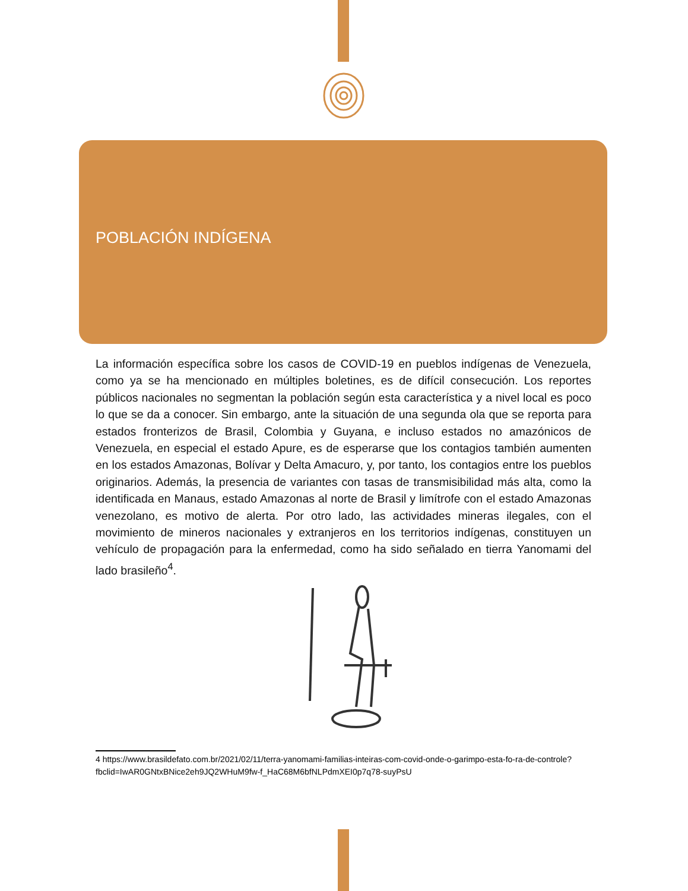POBLACIÓN INDÍGENA
La información específica sobre los casos de COVID-19 en pueblos indígenas de Venezuela, como ya se ha mencionado en múltiples boletines, es de difícil consecución. Los reportes públicos nacionales no segmentan la población según esta característica y a nivel local es poco lo que se da a conocer. Sin embargo, ante la situación de una segunda ola que se reporta para estados fronterizos de Brasil, Colombia y Guyana, e incluso estados no amazónicos de Venezuela, en especial el estado Apure, es de esperarse que los contagios también aumenten en los estados Amazonas, Bolívar y Delta Amacuro, y, por tanto, los contagios entre los pueblos originarios. Además, la presencia de variantes con tasas de transmisibilidad más alta, como la identificada en Manaus, estado Amazonas al norte de Brasil y limítrofe con el estado Amazonas venezolano, es motivo de alerta. Por otro lado, las actividades mineras ilegales, con el movimiento de mineros nacionales y extranjeros en los territorios indígenas, constituyen un vehículo de propagación para la enfermedad, como ha sido señalado en tierra Yanomami del lado brasileño<sup>4</sup>.
4 https://www.brasildefato.com.br/2021/02/11/terra-yanomami-familias-inteiras-com-covid-onde-o-garimpo-esta-fo-ra-de-controle?fbclid=IwAR0GNtxBNice2eh9JQ2WHuM9fw-f_HaC68M6bfNLPdmXEI0p7q78-suyPsU